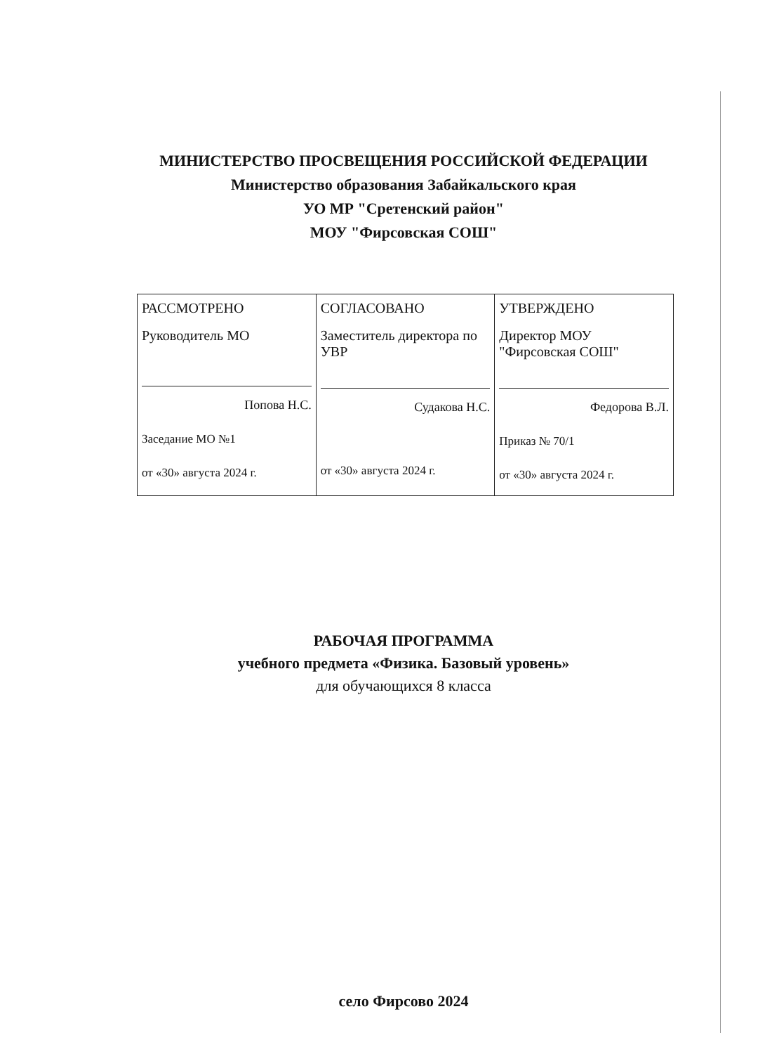МИНИСТЕРСТВО ПРОСВЕЩЕНИЯ РОССИЙСКОЙ ФЕДЕРАЦИИ
Министерство образования Забайкальского края
УО МР "Сретенский район"
МОУ "Фирсовская СОШ"
| РАССМОТРЕНО Руководитель МО Попова Н.С. Заседание МО №1 от «30» августа 2024 г. | СОГЛАСОВАНО Заместитель директора по УВР Судакова Н.С. от «30» августа 2024 г. | УТВЕРЖДЕНО Директор МОУ "Фирсовская СОШ" Федорова В.Л. Приказ № 70/1 от «30» августа 2024 г. |
РАБОЧАЯ ПРОГРАММА
учебного предмета «Физика. Базовый уровень»
для обучающихся 8 класса
село Фирсово 2024